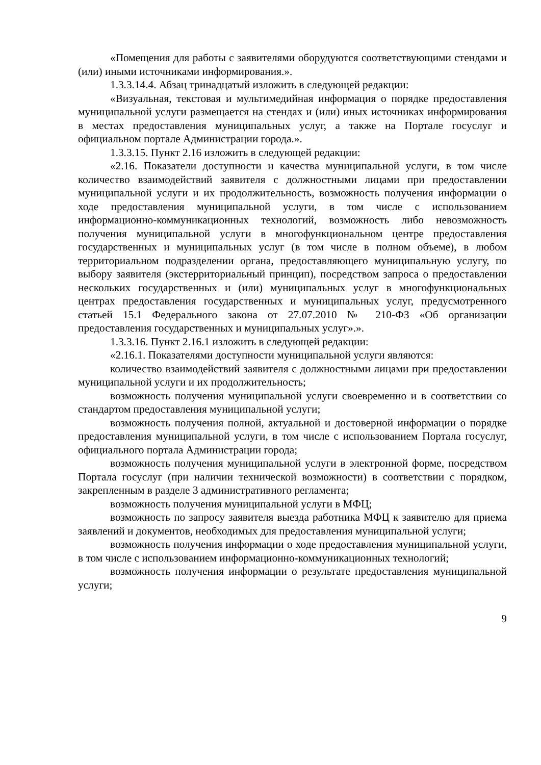«Помещения для работы с заявителями оборудуются соответствующими стендами и (или) иными источниками информирования.».
1.3.3.14.4. Абзац тринадцатый изложить в следующей редакции:
«Визуальная, текстовая и мультимедийная информация о порядке предоставления муниципальной услуги размещается на стендах и (или) иных источниках информирования в местах предоставления муниципальных услуг, а также на Портале госуслуг и официальном портале Администрации города.».
1.3.3.15. Пункт 2.16 изложить в следующей редакции:
«2.16. Показатели доступности и качества муниципальной услуги, в том числе количество взаимодействий заявителя с должностными лицами при предоставлении муниципальной услуги и их продолжительность, возможность получения информации о ходе предоставления муниципальной услуги, в том числе с использованием информационно-коммуникационных технологий, возможность либо невозможность получения муниципальной услуги в многофункциональном центре предоставления государственных и муниципальных услуг (в том числе в полном объеме), в любом территориальном подразделении органа, предоставляющего муниципальную услугу, по выбору заявителя (экстерриториальный принцип), посредством запроса о предоставлении нескольких государственных и (или) муниципальных услуг в многофункциональных центрах предоставления государственных и муниципальных услуг, предусмотренного статьей 15.1 Федерального закона от 27.07.2010 № 210-ФЗ «Об организации предоставления государственных и муниципальных услуг».».
1.3.3.16. Пункт 2.16.1 изложить в следующей редакции:
«2.16.1. Показателями доступности муниципальной услуги являются:
количество взаимодействий заявителя с должностными лицами при предоставлении муниципальной услуги и их продолжительность;
возможность получения муниципальной услуги своевременно и в соответствии со стандартом предоставления муниципальной услуги;
возможность получения полной, актуальной и достоверной информации о порядке предоставления муниципальной услуги, в том числе с использованием Портала госуслуг, официального портала Администрации города;
возможность получения муниципальной услуги в электронной форме, посредством Портала госуслуг (при наличии технической возможности) в соответствии с порядком, закрепленным в разделе 3 административного регламента;
возможность получения муниципальной услуги в МФЦ;
возможность по запросу заявителя выезда работника МФЦ к заявителю для приема заявлений и документов, необходимых для предоставления муниципальной услуги;
возможность получения информации о ходе предоставления муниципальной услуги, в том числе с использованием информационно-коммуникационных технологий;
возможность получения информации о результате предоставления муниципальной услуги;
9